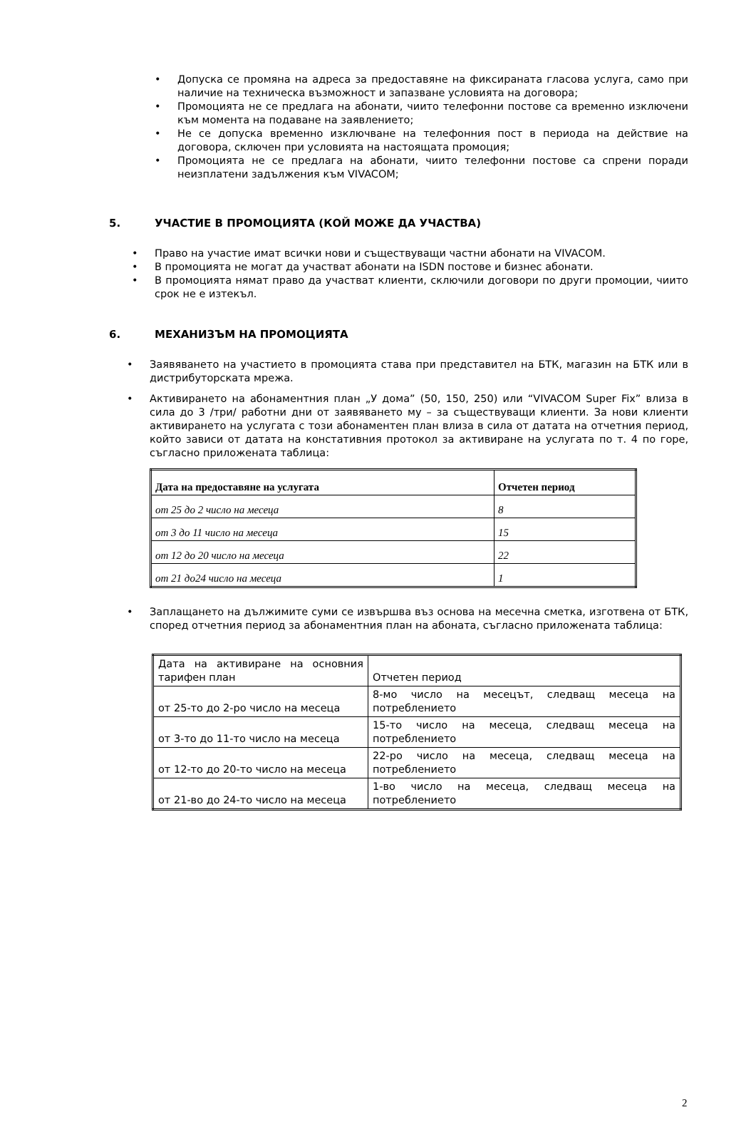• Допуска се промяна на адреса за предоставяне на фиксираната гласова услуга, само при наличие на техническа възможност и запазване условията на договора;
• Промоцията не се предлага на абонати, чиито телефонни постове са временно изключени към момента на подаване на заявлението;
• Не се допуска временно изключване на телефонния пост в периода на действие на договора, сключен при условията на настоящата промоция;
• Промоцията не се предлага на абонати, чиито телефонни постове са спрени поради неизплатени задължения към VIVACOM;
5. УЧАСТИЕ В ПРОМОЦИЯТА (КОЙ МОЖЕ ДА УЧАСТВА)
• Право на участие имат всички нови и съществуващи частни абонати на VIVACOM.
• В промоцията не могат да участват абонати на ISDN постове и бизнес абонати.
• В промоцията нямат право да участват клиенти, сключили договори по други промоции, чиито срок не е изтекъл.
6. МЕХАНИЗЪМ НА ПРОМОЦИЯТА
• Заявяването на участието в промоцията става при представител на БТК, магазин на БТК или в дистрибуторската мрежа.
• Активирането на абонаментния план „У дома” (50, 150, 250) или “VIVACOM Super Fix” влиза в сила до 3 /три/ работни дни от заявяването му – за съществуващи клиенти. За нови клиенти активирането на услугата с този абонаментен план влиза в сила от датата на отчетния период, който зависи от датата на констативния протокол за активиране на услугата по т. 4 по горе, съгласно приложената таблица:
| Дата на предоставяне на услугата | Отчетен период |
| от 25 до 2 число на месеца | 8 |
| от 3 до 11 число на месеца | 15 |
| от 12 до 20 число на месеца | 22 |
| от 21 до24 число на месеца | 1 |
• Заплащането на дължимите суми се извършва въз основа на месечна сметка, изготвена от БТК, според отчетния период за абонаментния план на абоната, съгласно приложената таблица:
| Дата на активиране на основния тарифен план | Отчетен период |
| от 25-то до 2-ро число на месеца | 8-мо число на месецът, следващ месеца на потреблението |
| от 3-то до 11-то число на месеца | 15-то число на месеца, следващ месеца на потреблението |
| от 12-то до 20-то число на месеца | 22-ро число на месеца, следващ месеца на потреблението |
| от 21-во до 24-то число на месеца | 1-во число на месеца, следващ месеца на потреблението |
2